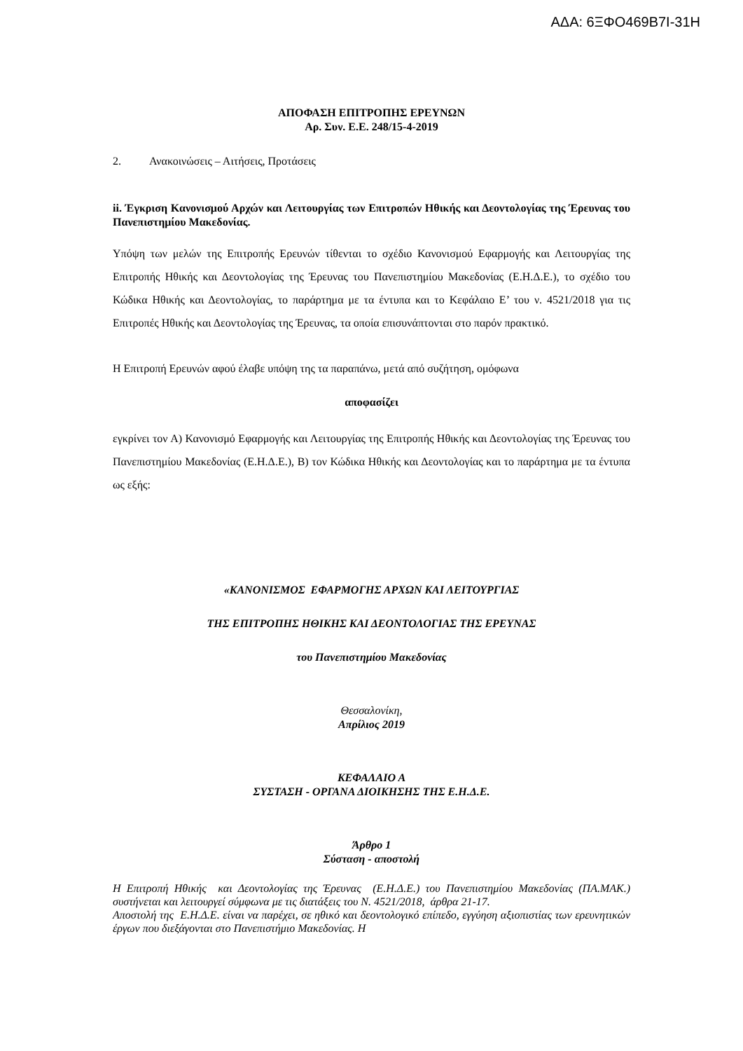ΑΔΑ: 6ΞΦΟ469Β7Ι-31Η
ΑΠΟΦΑΣΗ ΕΠΙΤΡΟΠΗΣ ΕΡΕΥΝΩΝ
Αρ. Συν. Ε.Ε. 248/15-4-2019
2. Ανακοινώσεις – Αιτήσεις, Προτάσεις
ii. Έγκριση Κανονισμού Αρχών και Λειτουργίας των Επιτροπών Ηθικής και Δεοντολογίας της Έρευνας του Πανεπιστημίου Μακεδονίας.
Υπόψη των μελών της Επιτροπής Ερευνών τίθενται το σχέδιο Κανονισμού Εφαρμογής και Λειτουργίας της Επιτροπής Ηθικής και Δεοντολογίας της Έρευνας του Πανεπιστημίου Μακεδονίας (Ε.Η.Δ.Ε.), το σχέδιο του Κώδικα Ηθικής και Δεοντολογίας, το παράρτημα με τα έντυπα και το Κεφάλαιο Ε’ του ν. 4521/2018 για τις Επιτροπές Ηθικής και Δεοντολογίας της Έρευνας, τα οποία επισυνάπτονται στο παρόν πρακτικό.
Η Επιτροπή Ερευνών αφού έλαβε υπόψη της τα παραπάνω, μετά από συζήτηση, ομόφωνα
αποφασίζει
εγκρίνει τον Α) Κανονισμό Εφαρμογής και Λειτουργίας της Επιτροπής Ηθικής και Δεοντολογίας της Έρευνας του Πανεπιστημίου Μακεδονίας (Ε.Η.Δ.Ε.), Β) τον Κώδικα Ηθικής και Δεοντολογίας και το παράρτημα με τα έντυπα ως εξής:
«ΚΑΝΟΝΙΣΜΟΣ ΕΦΑΡΜΟΓΗΣ ΑΡΧΩΝ ΚΑΙ ΛΕΙΤΟΥΡΓΙΑΣ
ΤΗΣ ΕΠΙΤΡΟΠΗΣ ΗΘΙΚΗΣ ΚΑΙ ΔΕΟΝΤΟΛΟΓΙΑΣ ΤΗΣ ΕΡΕΥΝΑΣ
του Πανεπιστημίου Μακεδονίας
Θεσσαλονίκη,
Απρίλιος 2019
ΚΕΦΑΛΑΙΟ Α
ΣΥΣΤΑΣΗ - ΟΡΓΑΝΑ ΔΙΟΙΚΗΣΗΣ ΤΗΣ Ε.Η.Δ.Ε.
Άρθρο 1
Σύσταση - αποστολή
Η Επιτροπή Ηθικής και Δεοντολογίας της Έρευνας (Ε.Η.Δ.Ε.) του Πανεπιστημίου Μακεδονίας (ΠΑ.ΜΑΚ.) συστήνεται και λειτουργεί σύμφωνα με τις διατάξεις του Ν. 4521/2018, άρθρα 21-17.
Αποστολή της Ε.Η.Δ.Ε. είναι να παρέχει, σε ηθικό και δεοντολογικό επίπεδο, εγγύηση αξιοπιστίας των ερευνητικών έργων που διεξάγονται στο Πανεπιστήμιο Μακεδονίας. Η